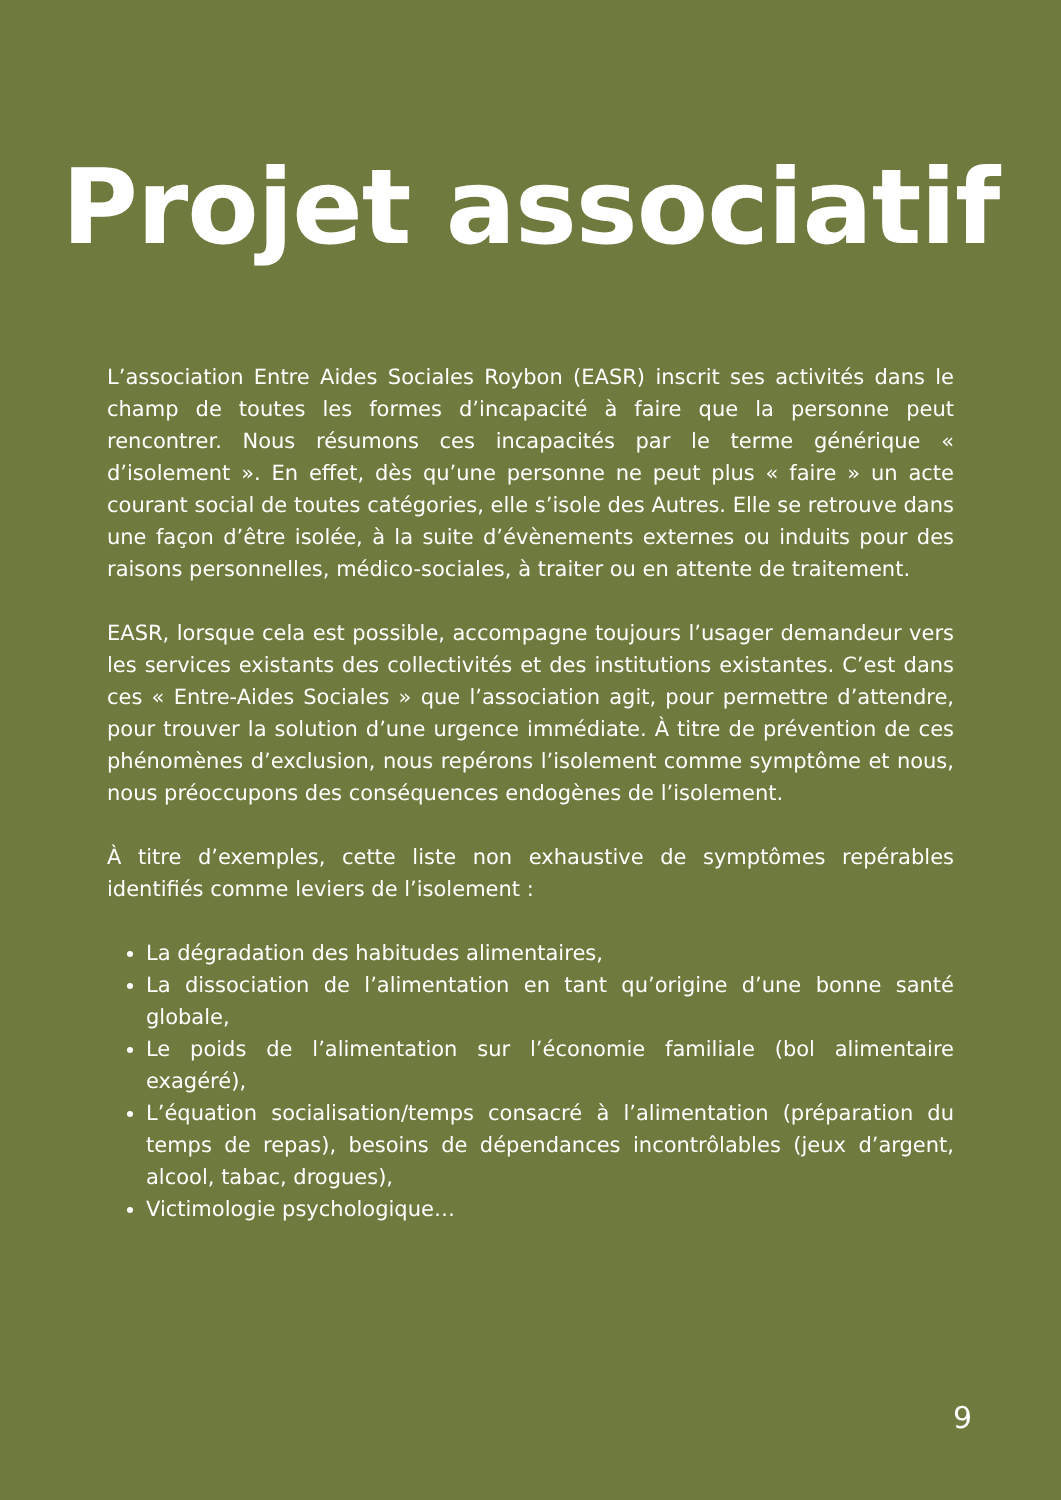Projet associatif
L’association Entre Aides Sociales Roybon (EASR) inscrit ses activités dans le champ de toutes les formes d’incapacité à faire que la personne peut rencontrer. Nous résumons ces incapacités par le terme générique « d’isolement ». En effet, dès qu’une personne ne peut plus « faire » un acte courant social de toutes catégories, elle s’isole des Autres. Elle se retrouve dans une façon d’être isolée, à la suite d’évènements externes ou induits pour des raisons personnelles, médico-sociales, à traiter ou en attente de traitement.
EASR, lorsque cela est possible, accompagne toujours l’usager demandeur vers les services existants des collectivités et des institutions existantes. C’est dans ces « Entre-Aides Sociales » que l’association agit, pour permettre d’attendre, pour trouver la solution d’une urgence immédiate. À titre de prévention de ces phénomènes d’exclusion, nous repérons l’isolement comme symptôme et nous, nous préoccupons des conséquences endogènes de l’isolement.
À titre d’exemples, cette liste non exhaustive de symptômes repérables identifiés comme leviers de l’isolement :
La dégradation des habitudes alimentaires,
La dissociation de l’alimentation en tant qu’origine d’une bonne santé globale,
Le poids de l’alimentation sur l’économie familiale (bol alimentaire exagéré),
L’équation socialisation/temps consacré à l’alimentation (préparation du temps de repas), besoins de dépendances incontrôlables (jeux d’argent, alcool, tabac, drogues),
Victimologie psychologique…
9